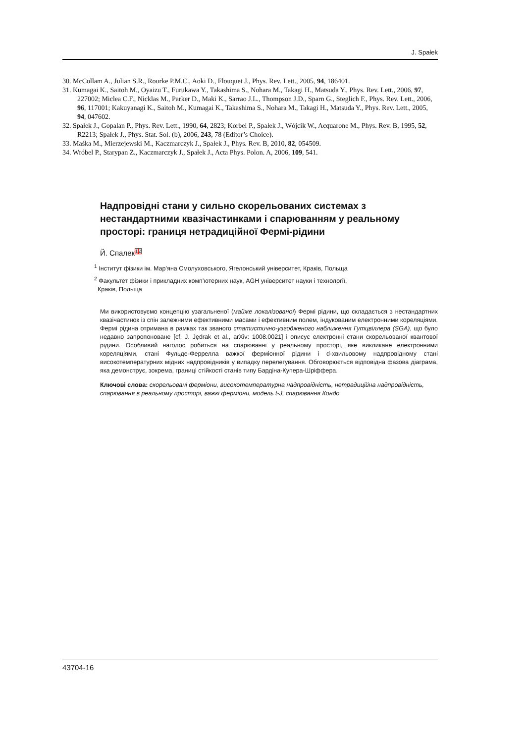J. Spałek
30. McCollam A., Julian S.R., Rourke P.M.C., Aoki D., Flouquet J., Phys. Rev. Lett., 2005, 94, 186401.
31. Kumagai K., Saitoh M., Oyaizu T., Furukawa Y., Takashima S., Nohara M., Takagi H., Matsuda Y., Phys. Rev. Lett., 2006, 97, 227002; Miclea C.F., Nicklas M., Parker D., Maki K., Sarrao J.L., Thompson J.D., Sparn G., Steglich F., Phys. Rev. Lett., 2006, 96, 117001; Kakuyanagi K., Saitoh M., Kumagai K., Takashima S., Nohara M., Takagi H., Matsuda Y., Phys. Rev. Lett., 2005, 94, 047602.
32. Spałek J., Gopalan P., Phys. Rev. Lett., 1990, 64, 2823; Korbel P., Spałek J., Wójcik W., Acquarone M., Phys. Rev. B, 1995, 52, R2213; Spałek J., Phys. Stat. Sol. (b), 2006, 243, 78 (Editor’s Choice).
33. Maśka M., Mierzejewski M., Kaczmarczyk J., Spałek J., Phys. Rev. B, 2010, 82, 054509.
34. Wróbel P., Starypan Z., Kaczmarczyk J., Spałek J., Acta Phys. Polon. A, 2006, 109, 541.
Надпровідні стани у сильно скорельованих системах з нестандартними квазічастинками і спарюванням у реальному просторі: границя нетрадиційної Фермі-рідини
Й. Спалек<sup>1</sup><sup>2</sup>
<sup>1</sup> Інститут фізики ім. Мар’яна Смолуховського, Ягелонський університет, Краків, Польща
<sup>2</sup> Факультет фізики і прикладних комп’ютерних наук, AGH університет науки і технології,
Краків, Польща
Ми використовуємо концепцію узагальненої (майже локалізованої) Фермі рідини, що складається з нестандартних квазічастинок із спін залежними ефективними масами і ефективним полем, індукованим електронними кореляціями. Фермі рідина отримана в рамках так званого статистично-узгодженого наближення Гутцвіллера (SGA), що було недавно запропоноване [cf. J. Jędrak et al., arXiv: 1008.0021] і описує електронні стани скорельованої квантової рідини. Особливий наголос робиться на спарюванні у реальному просторі, яке викликане електронними кореляціями, стані Фульде-Феррелла важкої ферміонної рідини і d-хвильовому надпровідному стані високотемпературних мідних надпровідників у випадку перелегування. Обговорюється відповідна фазова діаграма, яка демонструє, зокрема, границі стійкості станів типу Бардіна-Купера-Шріффера.
Ключові слова: скорельовані ферміони, високотемпературна надпровідність, нетрадиційна надпровідність, спарювання в реальному просторі, важкі ферміони, модель t-J, спарювання Кондо
43704-16